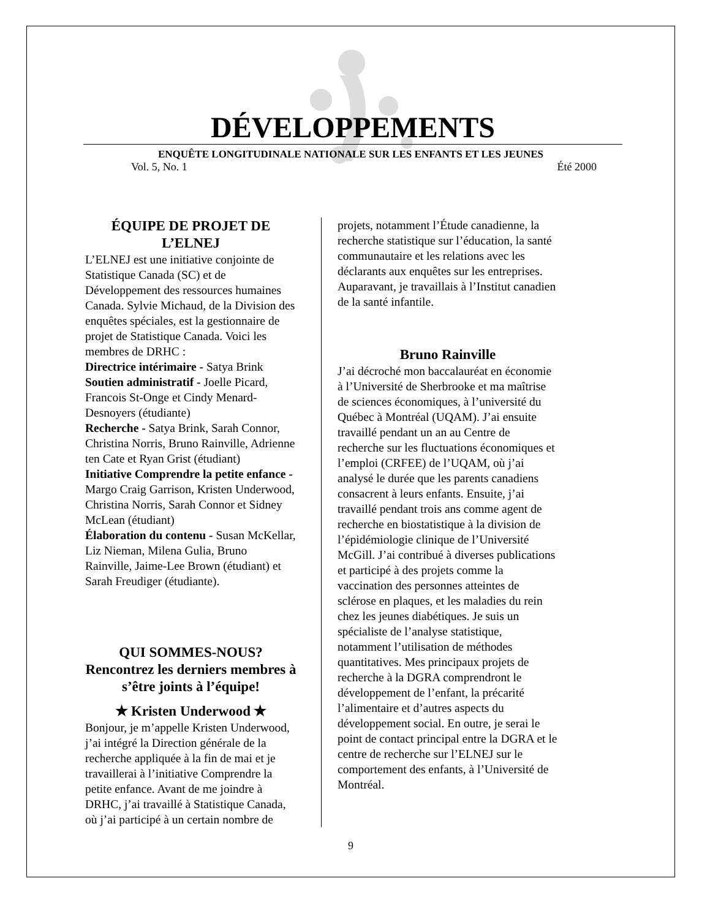DÉVELOPPEMENTS
ENQUÊTE LONGITUDINALE NATIONALE SUR LES ENFANTS ET LES JEUNES
Vol. 5, No. 1 Été 2000
ÉQUIPE DE PROJET DE L’ELNEJ
L’ELNEJ est une initiative conjointe de Statistique Canada (SC) et de Développement des ressources humaines Canada. Sylvie Michaud, de la Division des enquêtes spéciales, est la gestionnaire de projet de Statistique Canada. Voici les membres de DRHC :
Directrice intérimaire - Satya Brink
Soutien administratif - Joelle Picard, Francois St-Onge et Cindy Menard-Desnoyers (étudiante)
Recherche - Satya Brink, Sarah Connor, Christina Norris, Bruno Rainville, Adrienne ten Cate et Ryan Grist (étudiant)
Initiative Comprendre la petite enfance - Margo Craig Garrison, Kristen Underwood, Christina Norris, Sarah Connor et Sidney McLean (étudiant)
Élaboration du contenu - Susan McKellar, Liz Nieman, Milena Gulia, Bruno Rainville, Jaime-Lee Brown (étudiant) et Sarah Freudiger (étudiante).
QUI SOMMES-NOUS?
Rencontrez les derniers membres à s’être joints à l’équipe!
✭ Kristen Underwood ✭
Bonjour, je m’appelle Kristen Underwood, j’ai intégré la Direction générale de la recherche appliquée à la fin de mai et je travaillerai à l’initiative Comprendre la petite enfance. Avant de me joindre à DRHC, j’ai travaillé à Statistique Canada, où j’ai participé à un certain nombre de
projets, notamment l’Étude canadienne, la recherche statistique sur l’éducation, la santé communautaire et les relations avec les déclarants aux enquêtes sur les entreprises. Auparavant, je travaillais à l’Institut canadien de la santé infantile.
Bruno Rainville
J’ai décroché mon baccalauréat en économie à l’Université de Sherbrooke et ma maîtrise de sciences économiques, à l’université du Québec à Montréal (UQAM). J’ai ensuite travaillé pendant un an au Centre de recherche sur les fluctuations économiques et l’emploi (CRFEE) de l’UQAM, où j’ai analysé le durée que les parents canadiens consacrent à leurs enfants. Ensuite, j’ai travaillé pendant trois ans comme agent de recherche en biostatistique à la division de l’épidémiologie clinique de l’Université McGill. J’ai contribué à diverses publications et participé à des projets comme la vaccination des personnes atteintes de sclérose en plaques, et les maladies du rein chez les jeunes diabétiques. Je suis un spécialiste de l’analyse statistique, notamment l’utilisation de méthodes quantitatives. Mes principaux projets de recherche à la DGRA comprendront le développement de l’enfant, la précarité l’alimentaire et d’autres aspects du développement social. En outre, je serai le point de contact principal entre la DGRA et le centre de recherche sur l’ELNEJ sur le comportement des enfants, à l’Université de Montréal.
9